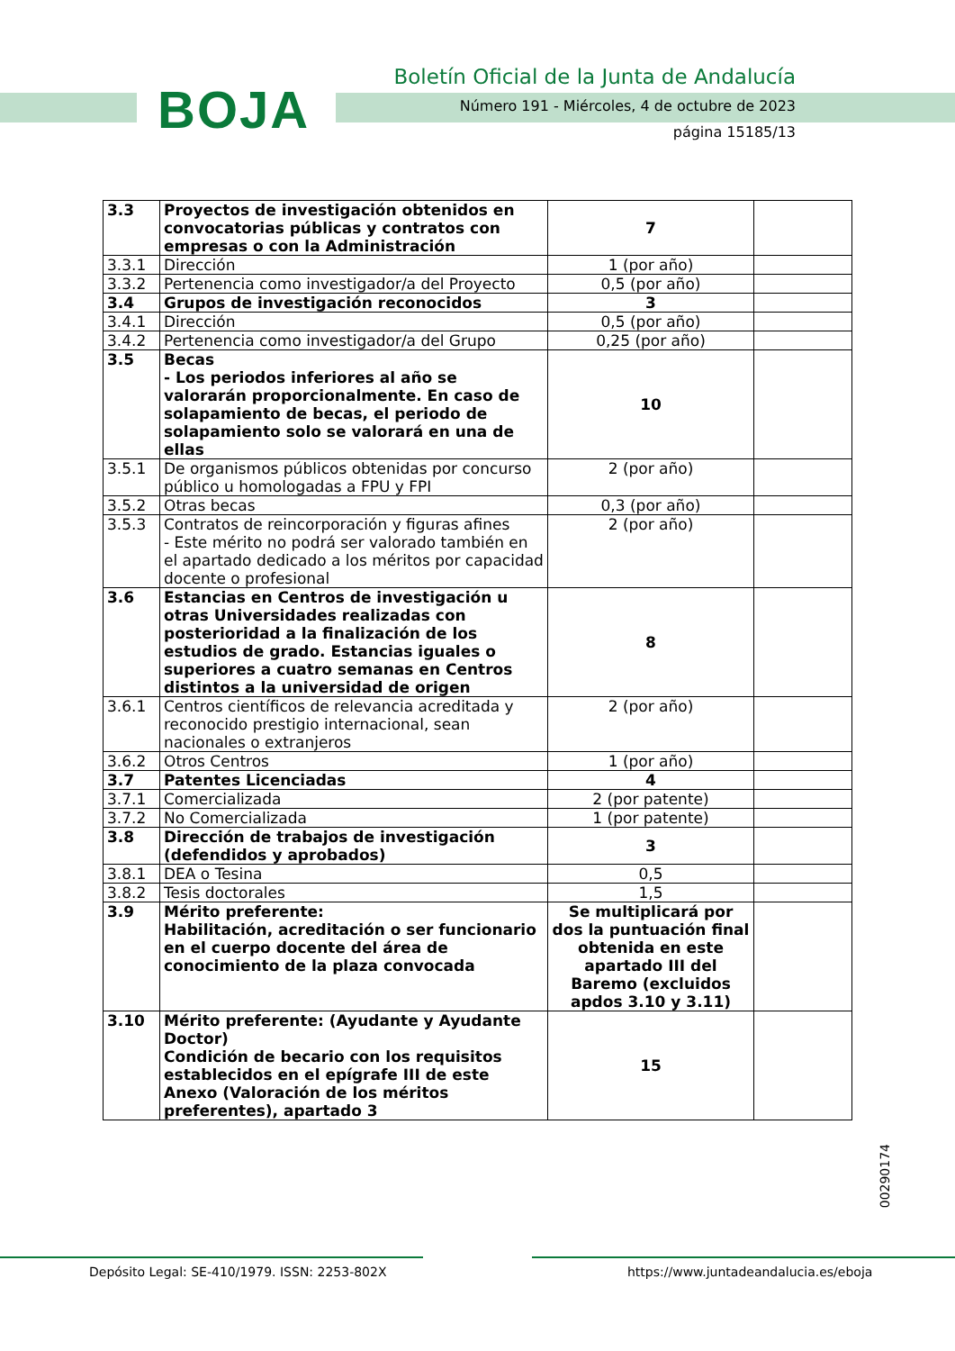BOJA
Boletín Oficial de la Junta de Andalucía
Número 191 - Miércoles, 4 de octubre de 2023
página 15185/13
| 3.3 | Proyectos de investigación obtenidos en convocatorias públicas y contratos con empresas o con la Administración | 7 | |
| 3.3.1 | Dirección | 1 (por año) | |
| 3.3.2 | Pertenencia como investigador/a del Proyecto | 0,5 (por año) | |
| 3.4 | Grupos de investigación reconocidos | 3 | |
| 3.4.1 | Dirección | 0,5 (por año) | |
| 3.4.2 | Pertenencia como investigador/a del Grupo | 0,25 (por año) | |
| 3.5 | Becas - Los periodos inferiores al año se valorarán proporcionalmente. En caso de solapamiento de becas, el periodo de solapamiento solo se valorará en una de ellas | 10 | |
| 3.5.1 | De organismos públicos obtenidas por concurso público u homologadas a FPU y FPI | 2 (por año) | |
| 3.5.2 | Otras becas | 0,3 (por año) | |
| 3.5.3 | Contratos de reincorporación y figuras afines - Este mérito no podrá ser valorado también en el apartado dedicado a los méritos por capacidad docente o profesional | 2 (por año) | |
| 3.6 | Estancias en Centros de investigación u otras Universidades realizadas con posterioridad a la finalización de los estudios de grado. Estancias iguales o superiores a cuatro semanas en Centros distintos a la universidad de origen | 8 | |
| 3.6.1 | Centros científicos de relevancia acreditada y reconocido prestigio internacional, sean nacionales o extranjeros | 2 (por año) | |
| 3.6.2 | Otros Centros | 1 (por año) | |
| 3.7 | Patentes Licenciadas | 4 | |
| 3.7.1 | Comercializada | 2 (por patente) | |
| 3.7.2 | No Comercializada | 1 (por patente) | |
| 3.8 | Dirección de trabajos de investigación (defendidos y aprobados) | 3 | |
| 3.8.1 | DEA o Tesina | 0,5 | |
| 3.8.2 | Tesis doctorales | 1,5 | |
| 3.9 | Mérito preferente: Habilitación, acreditación o ser funcionario en el cuerpo docente del área de conocimiento de la plaza convocada | Se multiplicará por dos la puntuación final obtenida en este apartado III del Baremo (excluidos apdos 3.10 y 3.11) | |
| 3.10 | Mérito preferente: (Ayudante y Ayudante Doctor) Condición de becario con los requisitos establecidos en el epígrafe III de este Anexo (Valoración de los méritos preferentes), apartado 3 | 15 | |
00290174
Depósito Legal: SE-410/1979. ISSN: 2253-802X
https://www.juntadeandalucia.es/eboja